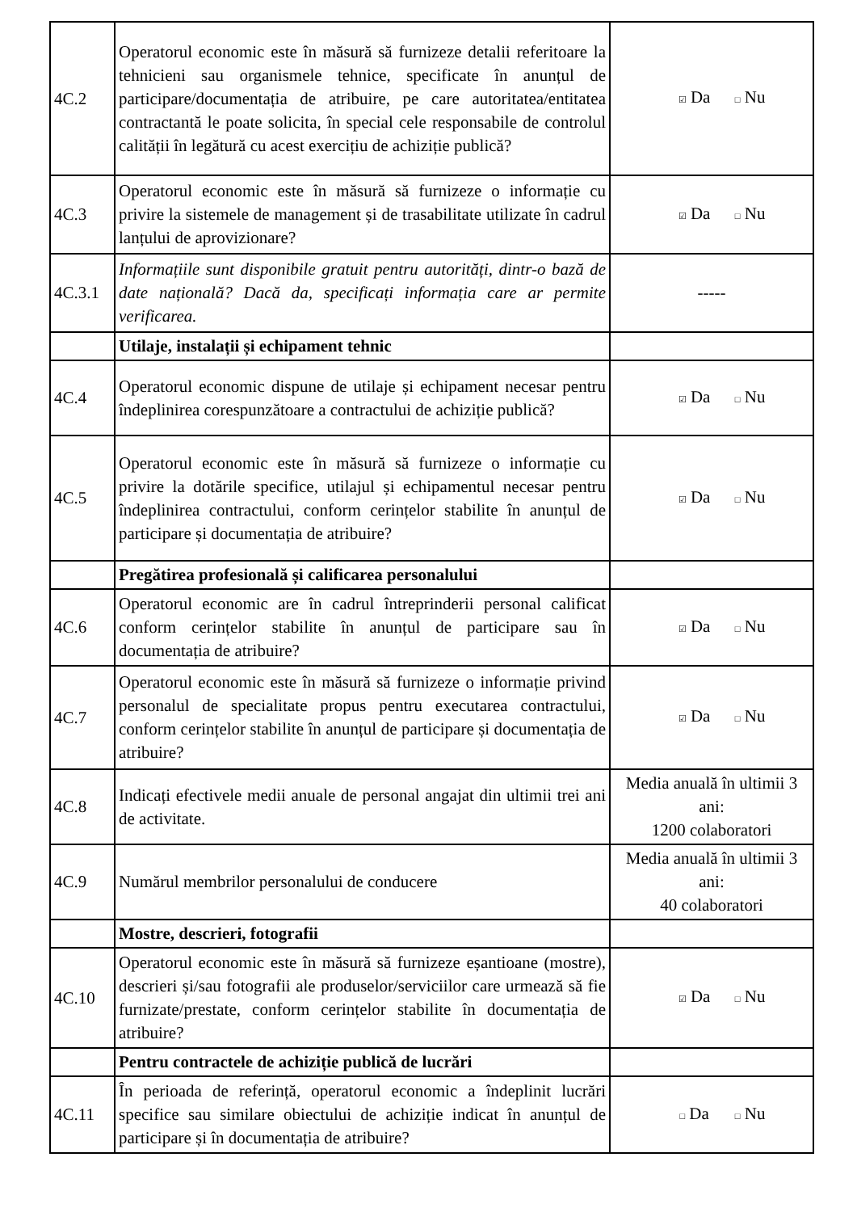| 4C.2 | Operatorul economic este în măsură să furnizeze detalii referitoare la tehnicieni sau organismele tehnice, specificate în anunțul de participare/documentația de atribuire, pe care autoritatea/entitatea contractantă le poate solicita, în special cele responsabile de controlul calității în legătură cu acest exercițiu de achiziție publică? | ☑ Da □ Nu |
| 4C.3 | Operatorul economic este în măsură să furnizeze o informație cu privire la sistemele de management și de trasabilitate utilizate în cadrul lanțului de aprovizionare? | ☑ Da □ Nu |
| 4C.3.1 | Informațiile sunt disponibile gratuit pentru autorități, dintr-o bază de date națională? Dacă da, specificați informația care ar permite verificarea. | ----- |
| | Utilaje, instalații și echipament tehnic | |
| 4C.4 | Operatorul economic dispune de utilaje și echipament necesar pentru îndeplinirea corespunzătoare a contractului de achiziție publică? | ☑ Da □ Nu |
| 4C.5 | Operatorul economic este în măsură să furnizeze o informație cu privire la dotările specifice, utilajul și echipamentul necesar pentru îndeplinirea contractului, conform cerințelor stabilite în anunțul de participare și documentația de atribuire? | ☑ Da □ Nu |
| | Pregătirea profesională și calificarea personalului | |
| 4C.6 | Operatorul economic are în cadrul întreprinderii personal calificat conform cerințelor stabilite în anunțul de participare sau în documentația de atribuire? | ☑ Da □ Nu |
| 4C.7 | Operatorul economic este în măsură să furnizeze o informație privind personalul de specialitate propus pentru executarea contractului, conform cerințelor stabilite în anunțul de participare și documentația de atribuire? | ☑ Da □ Nu |
| 4C.8 | Indicați efectivele medii anuale de personal angajat din ultimii trei ani de activitate. | Media anuală în ultimii 3 ani: 1200 colaboratori |
| 4C.9 | Numărul membrilor personalului de conducere | Media anuală în ultimii 3 ani: 40 colaboratori |
| | Mostre, descrieri, fotografii | |
| 4C.10 | Operatorul economic este în măsură să furnizeze eșantioane (mostre), descrieri și/sau fotografii ale produselor/serviciilor care urmează să fie furnizate/prestate, conform cerințelor stabilite în documentația de atribuire? | ☑ Da □ Nu |
| | Pentru contractele de achiziție publică de lucrări | |
| 4C.11 | În perioada de referință, operatorul economic a îndeplinit lucrări specifice sau similare obiectului de achiziție indicat în anunțul de participare și în documentația de atribuire? | □ Da □ Nu |